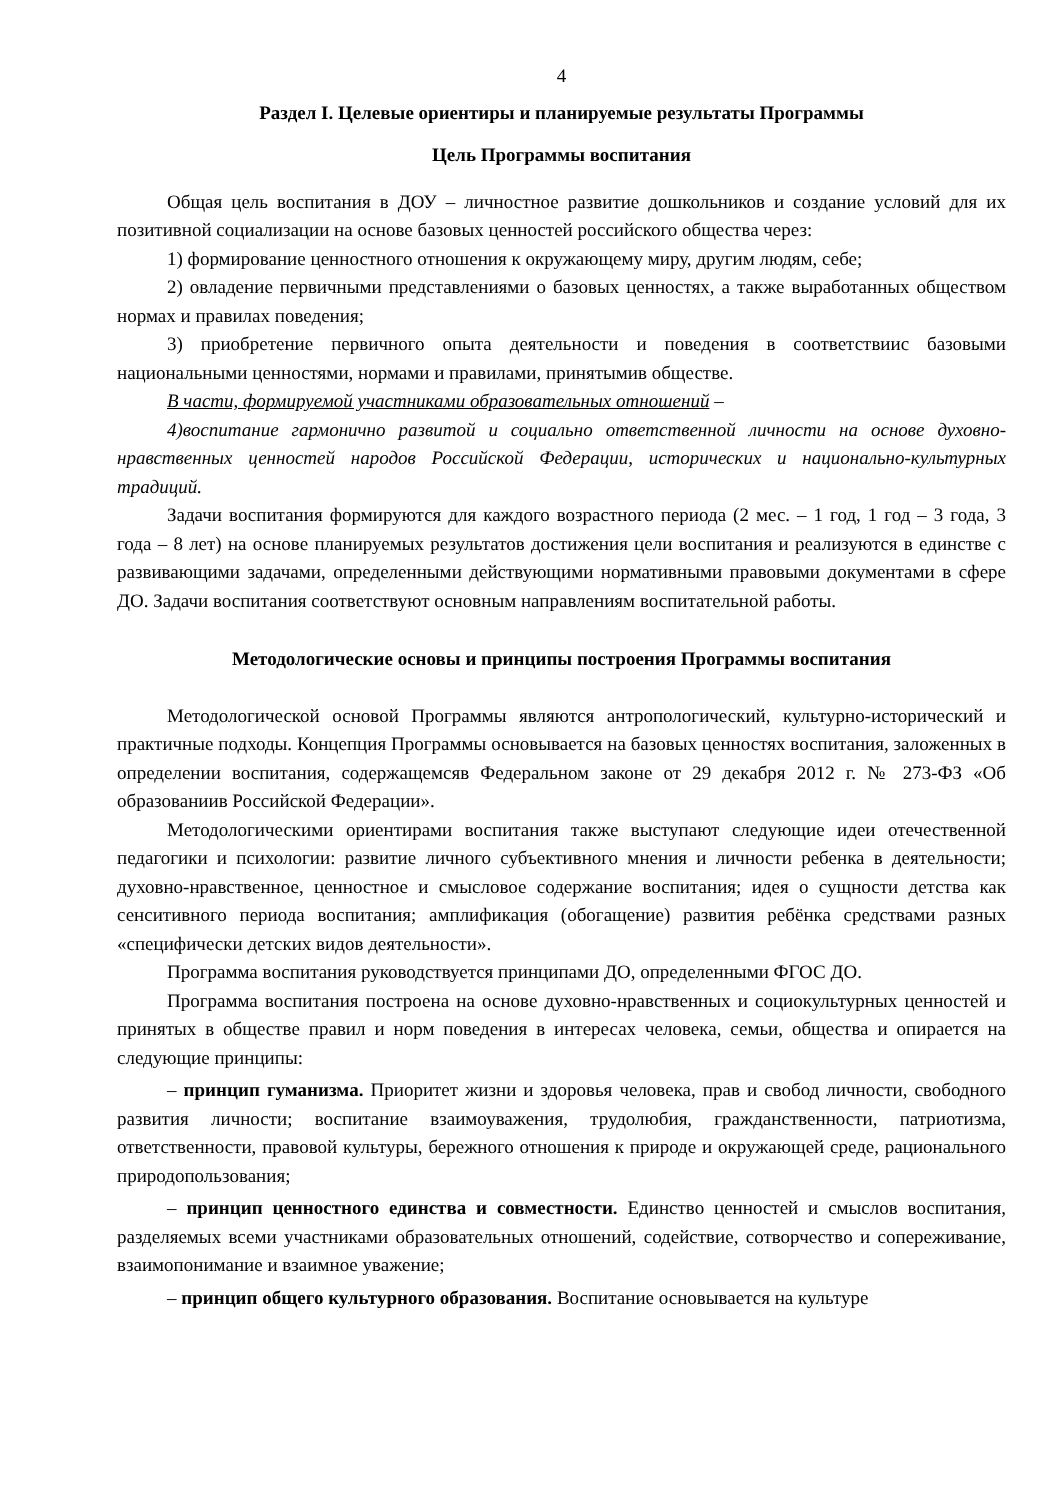4
Раздел I. Целевые ориентиры и планируемые результаты Программы
Цель Программы воспитания
Общая цель воспитания в ДОУ – личностное развитие дошкольников и создание условий для их позитивной социализации на основе базовых ценностей российского общества через:
1) формирование ценностного отношения к окружающему миру, другим людям, себе;
2) овладение первичными представлениями о базовых ценностях, а также выработанных обществом нормах и правилах поведения;
3) приобретение первичного опыта деятельности и поведения в соответствиис базовыми национальными ценностями, нормами и правилами, принятымив обществе.
В части, формируемой участниками образовательных отношений –
4)воспитание гармонично развитой и социально ответственной личности на основе духовно-нравственных ценностей народов Российской Федерации, исторических и национально-культурных традиций.
Задачи воспитания формируются для каждого возрастного периода (2 мес. – 1 год, 1 год – 3 года, 3 года – 8 лет) на основе планируемых результатов достижения цели воспитания и реализуются в единстве с развивающими задачами, определенными действующими нормативными правовыми документами в сфере ДО. Задачи воспитания соответствуют основным направлениям воспитательной работы.
Методологические основы и принципы построения Программы воспитания
Методологической основой Программы являются антропологический, культурно-исторический и практичные подходы. Концепция Программы основывается на базовых ценностях воспитания, заложенных в определении воспитания, содержащемсяв Федеральном законе от 29 декабря 2012 г. № 273-ФЗ «Об образованиив Российской Федерации».
Методологическими ориентирами воспитания также выступают следующие идеи отечественной педагогики и психологии: развитие личного субъективного мнения и личности ребенка в деятельности; духовно-нравственное, ценностное и смысловое содержание воспитания; идея о сущности детства как сенситивного периода воспитания; амплификация (обогащение) развития ребёнка средствами разных «специфически детских видов деятельности».
Программа воспитания руководствуется принципами ДО, определенными ФГОС ДО.
Программа воспитания построена на основе духовно-нравственных и социокультурных ценностей и принятых в обществе правил и норм поведения в интересах человека, семьи, общества и опирается на следующие принципы:
– принцип гуманизма. Приоритет жизни и здоровья человека, прав и свобод личности, свободного развития личности; воспитание взаимоуважения, трудолюбия, гражданственности, патриотизма, ответственности, правовой культуры, бережного отношения к природе и окружающей среде, рационального природопользования;
– принцип ценностного единства и совместности. Единство ценностей и смыслов воспитания, разделяемых всеми участниками образовательных отношений, содействие, сотворчество и сопереживание, взаимопонимание и взаимное уважение;
– принцип общего культурного образования. Воспитание основывается на культуре